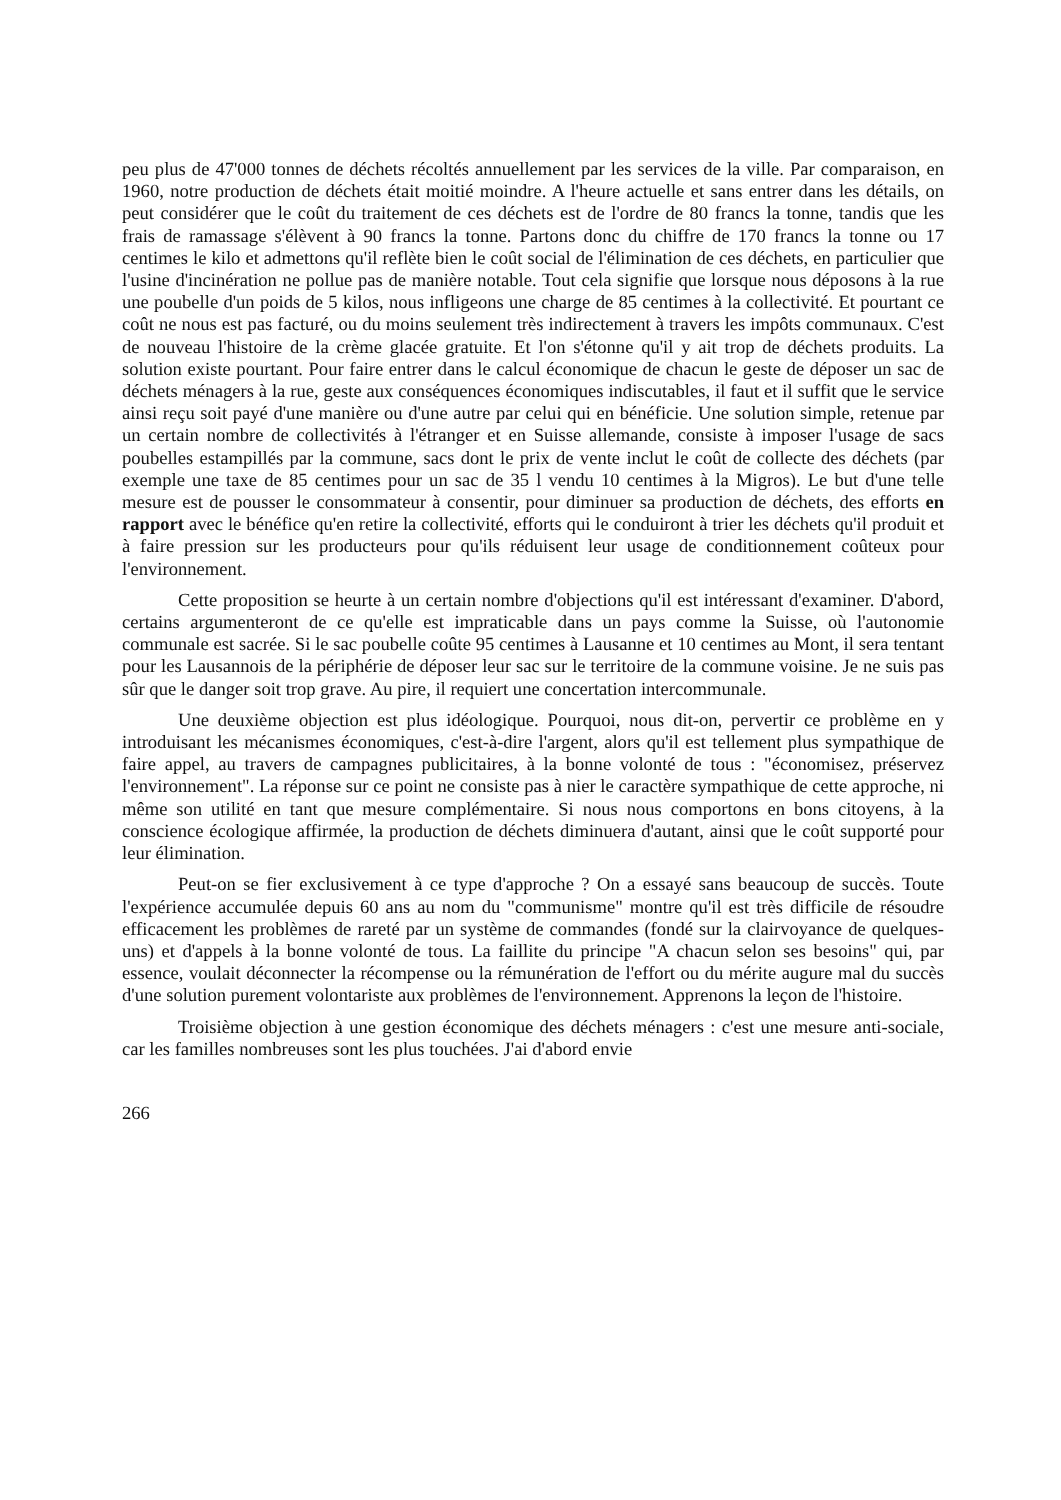peu plus de 47'000 tonnes de déchets récoltés annuellement par les services de la ville. Par comparaison, en 1960, notre production de déchets était moitié moindre. A l'heure actuelle et sans entrer dans les détails, on peut considérer que le coût du traitement de ces déchets est de l'ordre de 80 francs la tonne, tandis que les frais de ramassage s'élèvent à 90 francs la tonne. Partons donc du chiffre de 170 francs la tonne ou 17 centimes le kilo et admettons qu'il reflète bien le coût social de l'élimination de ces déchets, en particulier que l'usine d'incinération ne pollue pas de manière notable. Tout cela signifie que lorsque nous déposons à la rue une poubelle d'un poids de 5 kilos, nous infligeons une charge de 85 centimes à la collectivité. Et pourtant ce coût ne nous est pas facturé, ou du moins seulement très indirectement à travers les impôts communaux. C'est de nouveau l'histoire de la crème glacée gratuite. Et l'on s'étonne qu'il y ait trop de déchets produits. La solution existe pourtant. Pour faire entrer dans le calcul économique de chacun le geste de déposer un sac de déchets ménagers à la rue, geste aux conséquences économiques indiscutables, il faut et il suffit que le service ainsi reçu soit payé d'une manière ou d'une autre par celui qui en bénéficie. Une solution simple, retenue par un certain nombre de collectivités à l'étranger et en Suisse allemande, consiste à imposer l'usage de sacs poubelles estampillés par la commune, sacs dont le prix de vente inclut le coût de collecte des déchets (par exemple une taxe de 85 centimes pour un sac de 35 l vendu 10 centimes à la Migros). Le but d'une telle mesure est de pousser le consommateur à consentir, pour diminuer sa production de déchets, des efforts en rapport avec le bénéfice qu'en retire la collectivité, efforts qui le conduiront à trier les déchets qu'il produit et à faire pression sur les producteurs pour qu'ils réduisent leur usage de conditionnement coûteux pour l'environnement.
Cette proposition se heurte à un certain nombre d'objections qu'il est intéressant d'examiner. D'abord, certains argumenteront de ce qu'elle est impraticable dans un pays comme la Suisse, où l'autonomie communale est sacrée. Si le sac poubelle coûte 95 centimes à Lausanne et 10 centimes au Mont, il sera tentant pour les Lausannois de la périphérie de déposer leur sac sur le territoire de la commune voisine. Je ne suis pas sûr que le danger soit trop grave. Au pire, il requiert une concertation intercommunale.
Une deuxième objection est plus idéologique. Pourquoi, nous dit-on, pervertir ce problème en y introduisant les mécanismes économiques, c'est-à-dire l'argent, alors qu'il est tellement plus sympathique de faire appel, au travers de campagnes publicitaires, à la bonne volonté de tous : "économisez, préservez l'environnement". La réponse sur ce point ne consiste pas à nier le caractère sympathique de cette approche, ni même son utilité en tant que mesure complémentaire. Si nous nous comportons en bons citoyens, à la conscience écologique affirmée, la production de déchets diminuera d'autant, ainsi que le coût supporté pour leur élimination.
Peut-on se fier exclusivement à ce type d'approche ? On a essayé sans beaucoup de succès. Toute l'expérience accumulée depuis 60 ans au nom du "communisme" montre qu'il est très difficile de résoudre efficacement les problèmes de rareté par un système de commandes (fondé sur la clairvoyance de quelques-uns) et d'appels à la bonne volonté de tous. La faillite du principe "A chacun selon ses besoins" qui, par essence, voulait déconnecter la récompense ou la rémunération de l'effort ou du mérite augure mal du succès d'une solution purement volontariste aux problèmes de l'environnement. Apprenons la leçon de l'histoire.
Troisième objection à une gestion économique des déchets ménagers : c'est une mesure anti-sociale, car les familles nombreuses sont les plus touchées. J'ai d'abord envie
266